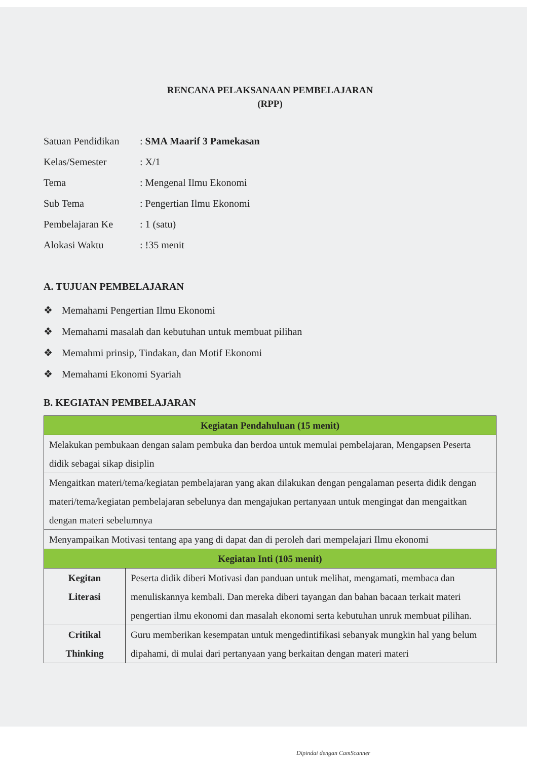RENCANA PELAKSANAAN PEMBELAJARAN
(RPP)
| Satuan Pendidikan | : SMA Maarif 3 Pamekasan |
| Kelas/Semester | : X/1 |
| Tema | : Mengenal Ilmu Ekonomi |
| Sub Tema | : Pengertian Ilmu Ekonomi |
| Pembelajaran Ke | : 1 (satu) |
| Alokasi Waktu | : !35 menit |
A. TUJUAN PEMBELAJARAN
❖ Memahami Pengertian Ilmu Ekonomi
❖ Memahami masalah dan kebutuhan untuk membuat pilihan
❖ Memahmi prinsip, Tindakan, dan Motif Ekonomi
❖ Memahami Ekonomi Syariah
B. KEGIATAN PEMBELAJARAN
| Kegiatan Pendahuluan (15 menit) | |
| --- | --- |
| Melakukan pembukaan dengan salam pembuka dan berdoa untuk memulai pembelajaran, Mengapsen Peserta didik sebagai sikap disiplin | |
| Mengaitkan materi/tema/kegiatan pembelajaran yang akan dilakukan dengan pengalaman peserta didik dengan materi/tema/kegiatan pembelajaran sebelunya dan mengajukan pertanyaan untuk mengingat dan mengaitkan dengan materi sebelumnya | |
| Menyampaikan Motivasi tentang apa yang di dapat dan di peroleh dari mempelajari Ilmu ekonomi | |
| Kegiatan Inti (105 menit) | |
| Kegitan Literasi | Peserta didik diberi Motivasi dan panduan untuk melihat, mengamati, membaca dan menuliskannya kembali. Dan mereka diberi tayangan dan bahan bacaan terkait materi pengertian ilmu ekonomi dan masalah ekonomi serta kebutuhan unruk membuat pilihan. |
| Critikal Thinking | Guru memberikan kesempatan untuk mengedintifikasi sebanyak mungkin hal yang belum dipahami, di mulai dari pertanyaan yang berkaitan dengan materi materi |
Dipindai dengan CamScanner